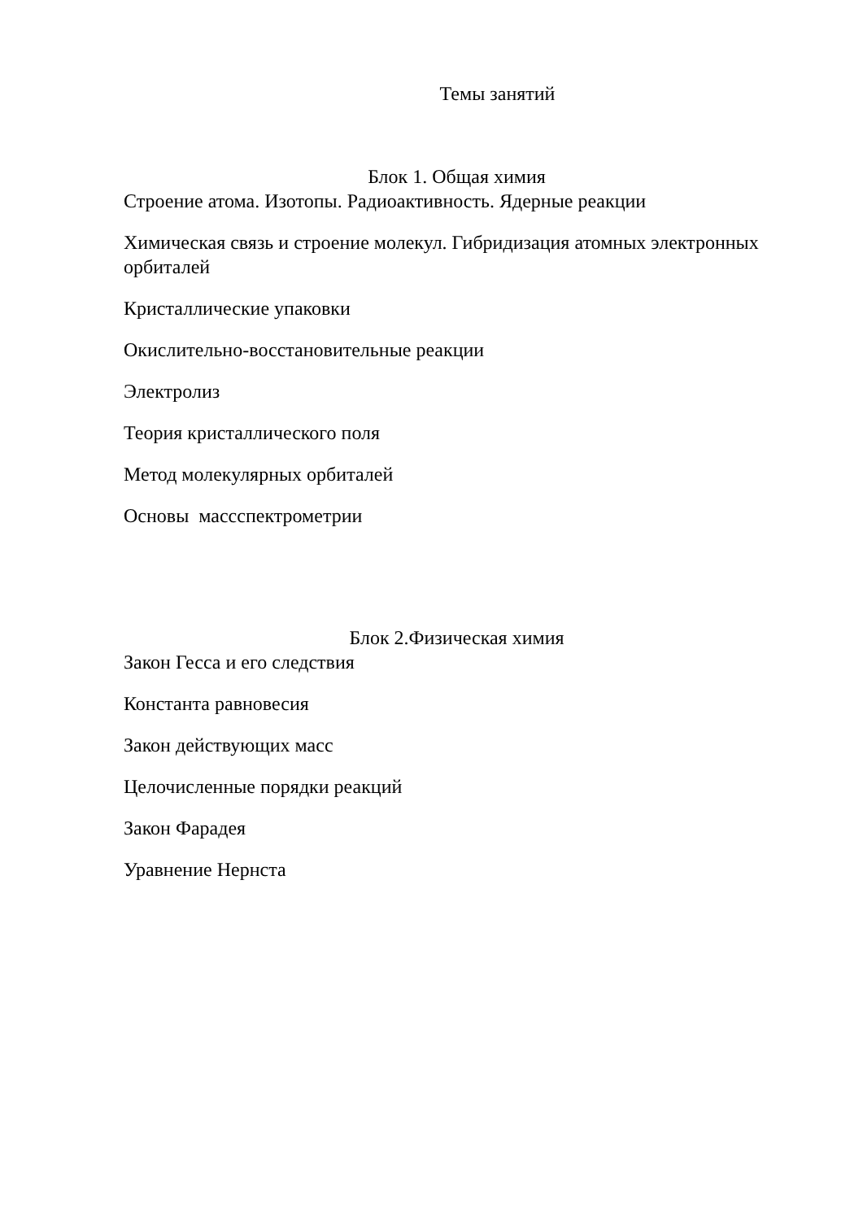Темы занятий
Блок 1. Общая химия
Строение атома. Изотопы. Радиоактивность. Ядерные реакции
Химическая связь и строение молекул. Гибридизация атомных электронных орбиталей
Кристаллические упаковки
Окислительно-восстановительные реакции
Электролиз
Теория кристаллического поля
Метод молекулярных орбиталей
Основы массспектрометрии
Блок 2.Физическая химия
Закон Гесса и его следствия
Константа равновесия
Закон действующих масс
Целочисленные порядки реакций
Закон Фарадея
Уравнение Нернста